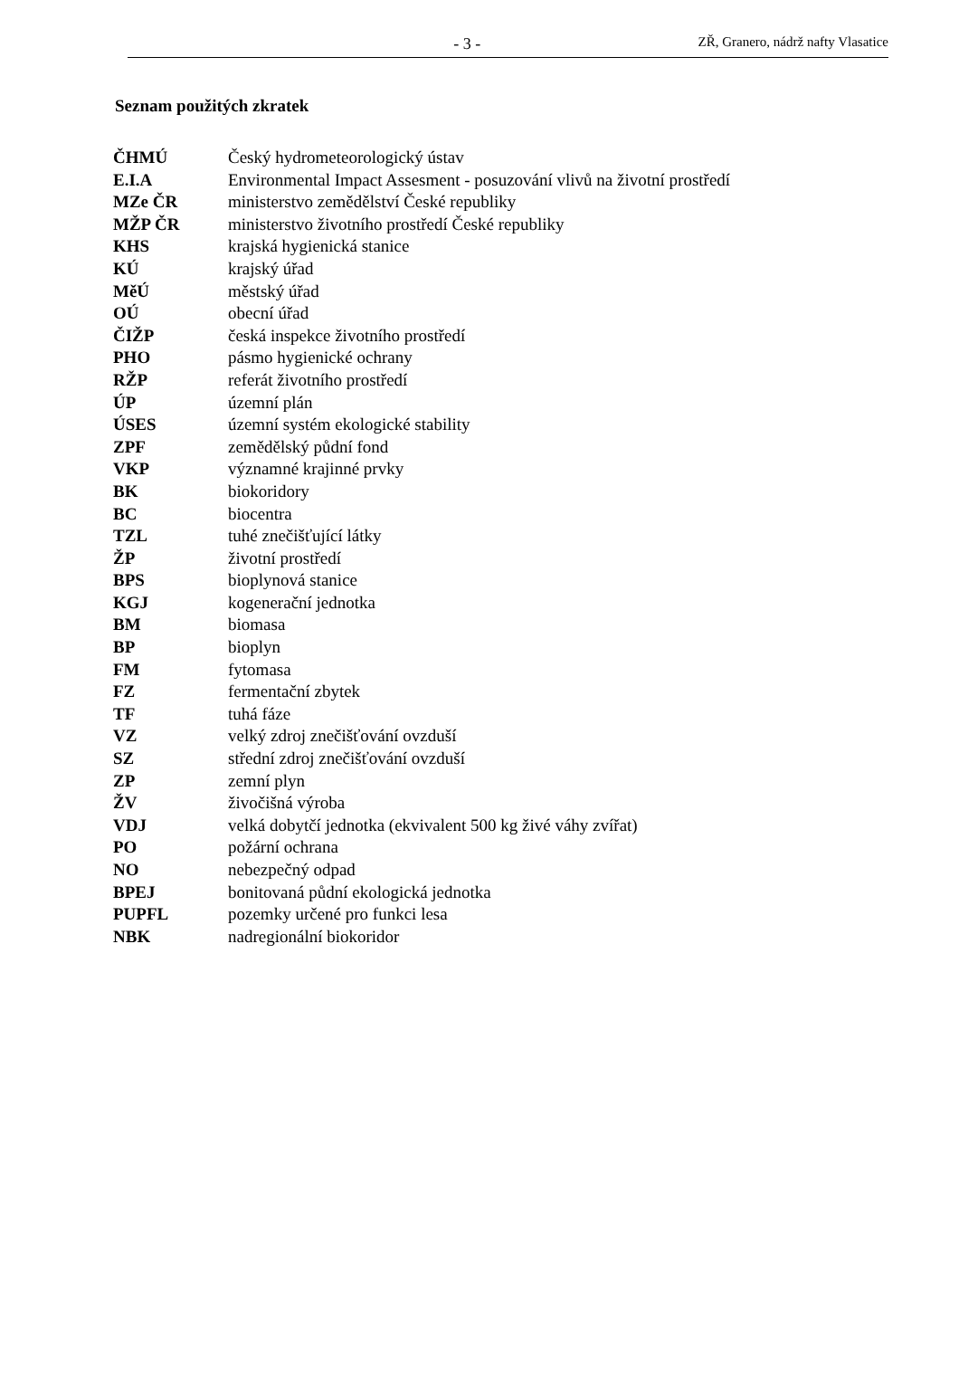- 3 - ZŘ, Granero, nádrž nafty Vlasatice
Seznam použitých zkratek
| ČHMÚ | Český hydrometeorologický ústav |
| E.I.A | Environmental Impact Assesment - posuzování vlivů na životní prostředí |
| MZe ČR | ministerstvo zemědělství České republiky |
| MŽP ČR | ministerstvo životního prostředí České republiky |
| KHS | krajská hygienická stanice |
| KÚ | krajský úřad |
| MěÚ | městský úřad |
| OÚ | obecní úřad |
| ČIŽP | česká inspekce životního prostředí |
| PHO | pásmo hygienické ochrany |
| RŽP | referát životního prostředí |
| ÚP | územní plán |
| ÚSES | územní systém ekologické stability |
| ZPF | zemědělský půdní fond |
| VKP | významné krajinné prvky |
| BK | biokoridory |
| BC | biocentra |
| TZL | tuhé znečišťující látky |
| ŽP | životní prostředí |
| BPS | bioplynová stanice |
| KGJ | kogenerační jednotka |
| BM | biomasa |
| BP | bioplyn |
| FM | fytomasa |
| FZ | fermentační zbytek |
| TF | tuhá fáze |
| VZ | velký zdroj znečišťování ovzduší |
| SZ | střední zdroj znečišťování ovzduší |
| ZP | zemní plyn |
| ŽV | živočišná výroba |
| VDJ | velká dobytčí jednotka (ekvivalent 500 kg živé váhy zvířat) |
| PO | požární ochrana |
| NO | nebezpečný odpad |
| BPEJ | bonitovaná půdní ekologická jednotka |
| PUPFL | pozemky určené pro funkci lesa |
| NBK | nadregionální biokoridor |